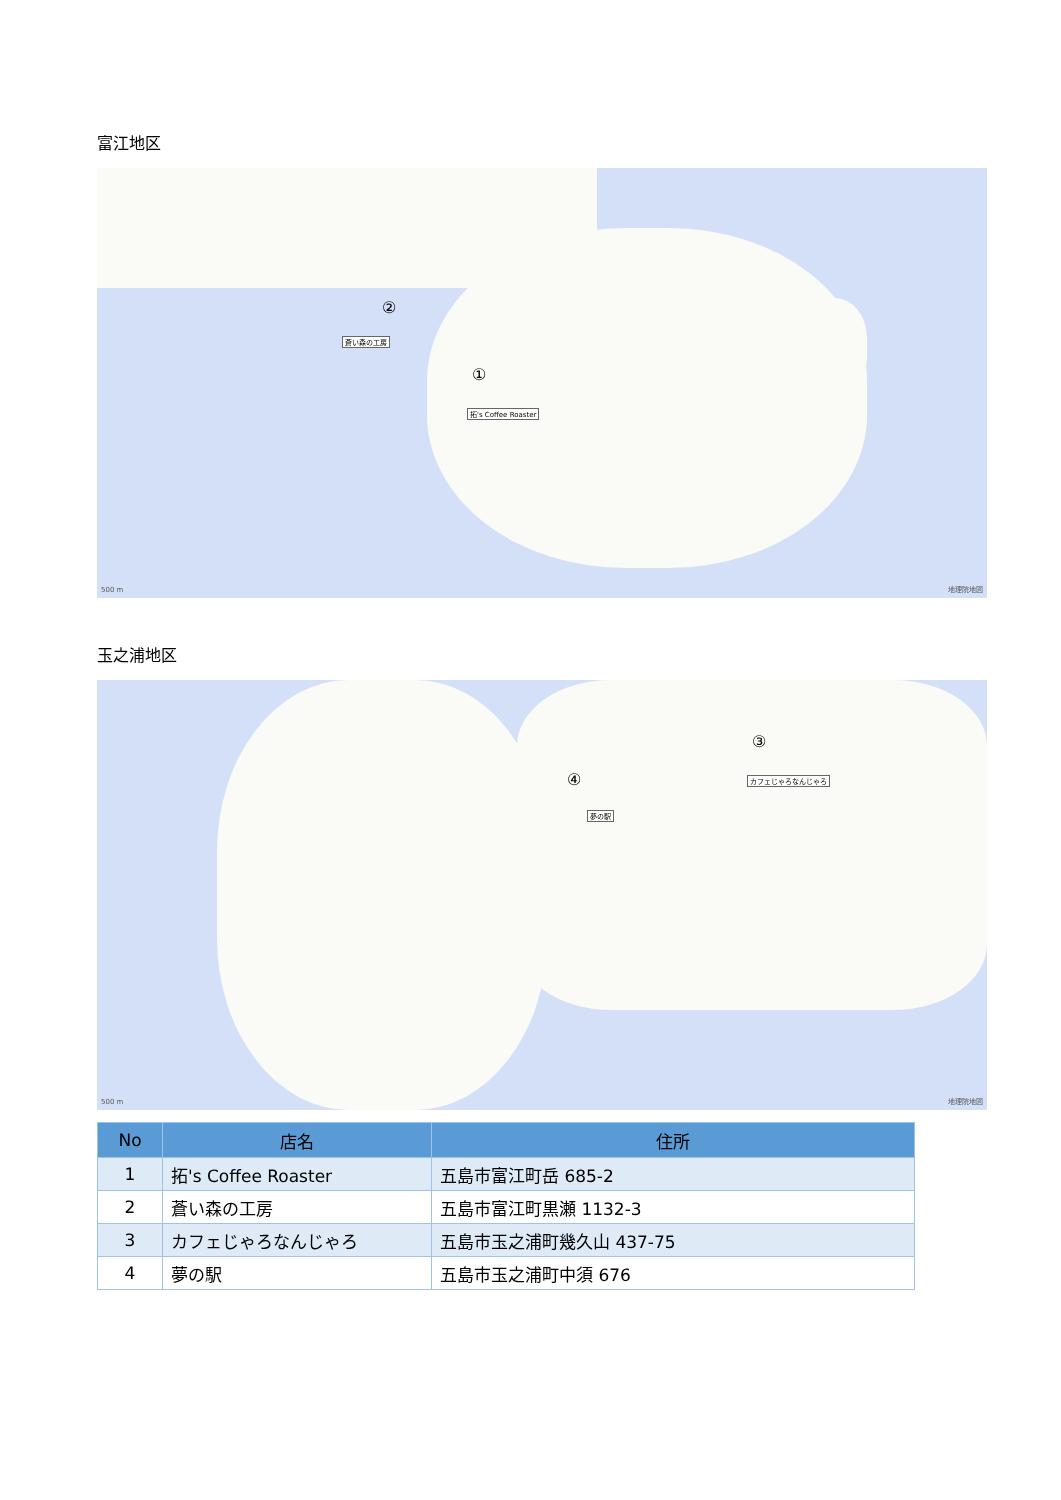富江地区
②
蒼い森の工房
①
拓's Coffee Roaster
500 m 地理院地図
玉之浦地区
③
カフェじゃろなんじゃろ ④
夢の駅
500 m 地理院地図
| No | 店名 | 住所 |
| --- | --- | --- |
| 1 | 拓's Coffee Roaster | 五島市富江町岳 685-2 |
| 2 | 蒼い森の工房 | 五島市富江町黒瀬 1132-3 |
| 3 | カフェじゃろなんじゃろ | 五島市玉之浦町幾久山 437-75 |
| 4 | 夢の駅 | 五島市玉之浦町中須 676 |